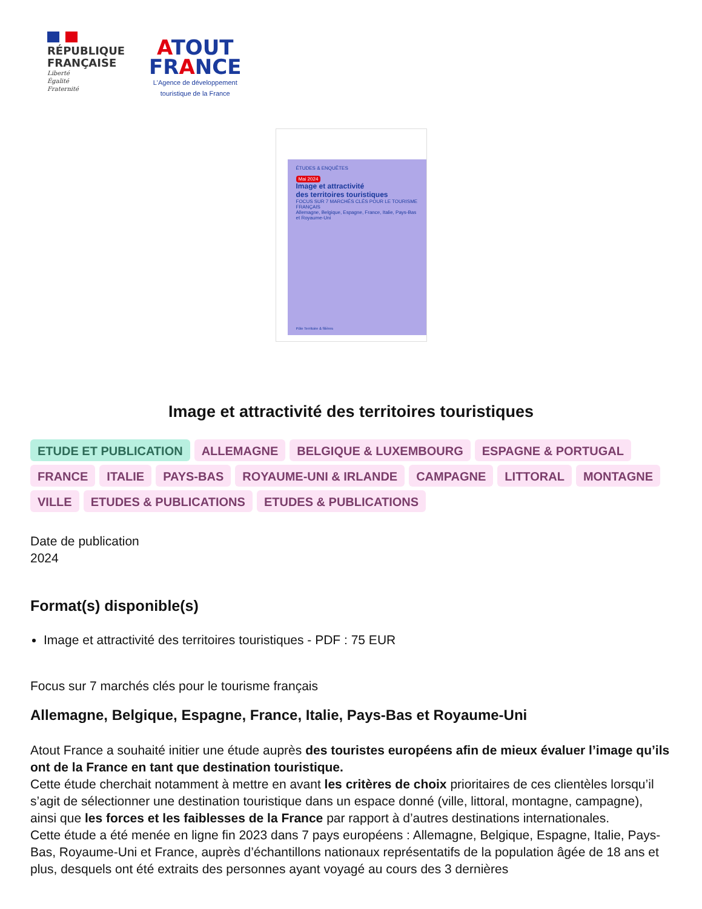RÉPUBLIQUE
FRANÇAISE
Liberté
Égalité
Fraternité
ATOUT
FRANCE
L'Agence de développement
touristique de la France
ÉTUDES & ENQUÊTES
Mai 2024
Image et attractivité
des territoires touristiques
FOCUS SUR 7 MARCHÉS CLÉS POUR LE TOURISME FRANÇAIS
Allemagne, Belgique, Espagne, France, Italie, Pays-Bas et Royaume-Uni
Pôle Territoire & filières
Image et attractivité des territoires touristiques
ETUDE ET PUBLICATION ALLEMAGNE BELGIQUE & LUXEMBOURG ESPAGNE & PORTUGAL FRANCE ITALIE PAYS-BAS ROYAUME-UNI & IRLANDE CAMPAGNE LITTORAL MONTAGNE VILLE ETUDES & PUBLICATIONS ETUDES & PUBLICATIONS
Date de publication
2024
Format(s) disponible(s)
Image et attractivité des territoires touristiques - PDF : 75 EUR
Focus sur 7 marchés clés pour le tourisme français
Allemagne, Belgique, Espagne, France, Italie, Pays-Bas et Royaume-Uni
Atout France a souhaité initier une étude auprès des touristes européens afin de mieux évaluer l’image qu’ils ont de la France en tant que destination touristique.
Cette étude cherchait notamment à mettre en avant les critères de choix prioritaires de ces clientèles lorsqu’il s’agit de sélectionner une destination touristique dans un espace donné (ville, littoral, montagne, campagne), ainsi que les forces et les faiblesses de la France par rapport à d’autres destinations internationales.
Cette étude a été menée en ligne fin 2023 dans 7 pays européens : Allemagne, Belgique, Espagne, Italie, Pays-Bas, Royaume-Uni et France, auprès d’échantillons nationaux représentatifs de la population âgée de 18 ans et plus, desquels ont été extraits des personnes ayant voyagé au cours des 3 dernières